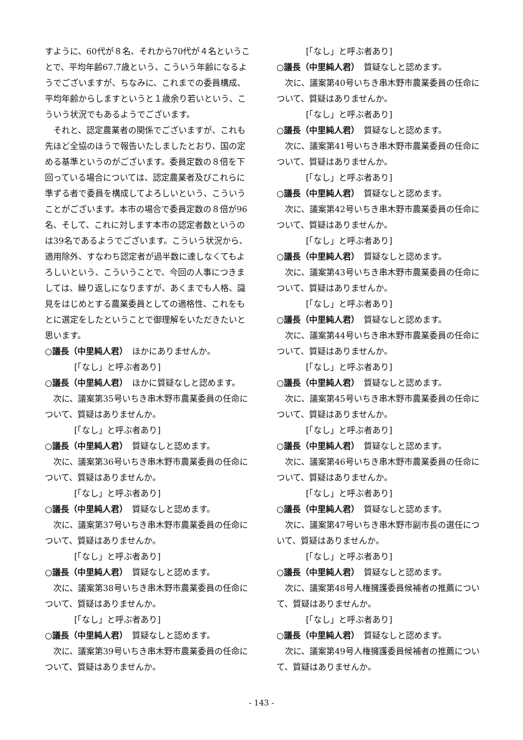すように、60代が８名、それから70代が４名ということで、平均年齢67.7歳という、こういう年齢になるようでございますが、ちなみに、これまでの委員構成、平均年齢からしますというと１歳余り若いという、こういう状況でもあるようでございます。
それと、認定農業者の関係でございますが、これも先ほど全協のほうで報告いたしましたとおり、国の定める基準というのがございます。委員定数の８倍を下回っている場合については、認定農業者及びこれらに準ずる者で委員を構成してよろしいという、こういうことがございます。本市の場合で委員定数の８倍が96名、そして、これに対します本市の認定者数というのは39名であるようでございます。こういう状況から、適用除外、すなわち認定者が過半数に達しなくてもよろしいという、こういうことで、今回の人事につきましては、繰り返しになりますが、あくまでも人格、識見をはじめとする農業委員としての適格性、これをもとに選定をしたということで御理解をいただきたいと思います。
○議長（中里純人君）　ほかにありませんか。
[「なし」と呼ぶ者あり]
○議長（中里純人君）　ほかに質疑なしと認めます。
次に、議案第35号いちき串木野市農業委員の任命について、質疑はありませんか。
[「なし」と呼ぶ者あり]
○議長（中里純人君）　質疑なしと認めます。
次に、議案第36号いちき串木野市農業委員の任命について、質疑はありませんか。
[「なし」と呼ぶ者あり]
○議長（中里純人君）　質疑なしと認めます。
次に、議案第37号いちき串木野市農業委員の任命について、質疑はありませんか。
[「なし」と呼ぶ者あり]
○議長（中里純人君）　質疑なしと認めます。
次に、議案第38号いちき串木野市農業委員の任命について、質疑はありませんか。
[「なし」と呼ぶ者あり]
○議長（中里純人君）　質疑なしと認めます。
次に、議案第39号いちき串木野市農業委員の任命について、質疑はありませんか。
[「なし」と呼ぶ者あり]
○議長（中里純人君）　質疑なしと認めます。
次に、議案第40号いちき串木野市農業委員の任命について、質疑はありませんか。
[「なし」と呼ぶ者あり]
○議長（中里純人君）　質疑なしと認めます。
次に、議案第41号いちき串木野市農業委員の任命について、質疑はありませんか。
[「なし」と呼ぶ者あり]
○議長（中里純人君）　質疑なしと認めます。
次に、議案第42号いちき串木野市農業委員の任命について、質疑はありませんか。
[「なし」と呼ぶ者あり]
○議長（中里純人君）　質疑なしと認めます。
次に、議案第43号いちき串木野市農業委員の任命について、質疑はありませんか。
[「なし」と呼ぶ者あり]
○議長（中里純人君）　質疑なしと認めます。
次に、議案第44号いちき串木野市農業委員の任命について、質疑はありませんか。
[「なし」と呼ぶ者あり]
○議長（中里純人君）　質疑なしと認めます。
次に、議案第45号いちき串木野市農業委員の任命について、質疑はありませんか。
[「なし」と呼ぶ者あり]
○議長（中里純人君）　質疑なしと認めます。
次に、議案第46号いちき串木野市農業委員の任命について、質疑はありませんか。
[「なし」と呼ぶ者あり]
○議長（中里純人君）　質疑なしと認めます。
次に、議案第47号いちき串木野市副市長の選任について、質疑はありませんか。
[「なし」と呼ぶ者あり]
○議長（中里純人君）　質疑なしと認めます。
次に、議案第48号人権擁護委員候補者の推薦について、質疑はありませんか。
[「なし」と呼ぶ者あり]
○議長（中里純人君）　質疑なしと認めます。
次に、議案第49号人権擁護委員候補者の推薦について、質疑はありませんか。
- 143 -